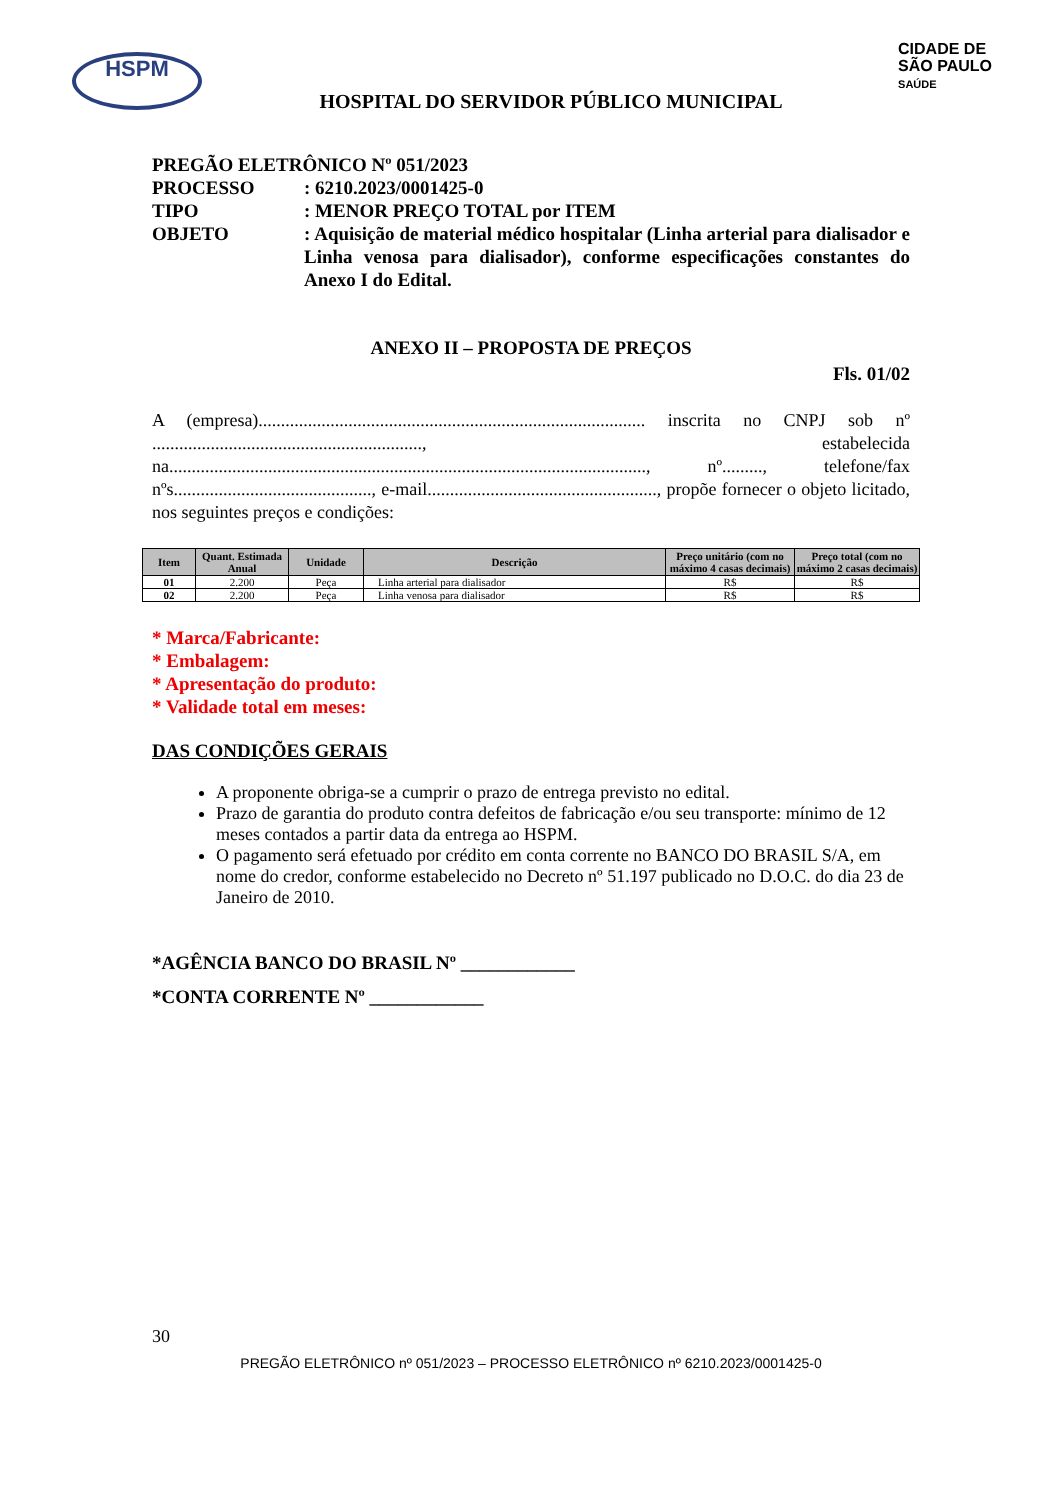HSPM
CIDADE DE
SÃO PAULO
SAÚDE
HOSPITAL DO SERVIDOR PÚBLICO MUNICIPAL
PREGÃO ELETRÔNICO Nº 051/2023
PROCESSO: 6210.2023/0001425-0
TIPO: MENOR PREÇO TOTAL por ITEM
OBJETO: Aquisição de material médico hospitalar (Linha arterial para dialisador e Linha venosa para dialisador), conforme especificações constantes do Anexo I do Edital.
ANEXO II – PROPOSTA DE PREÇOS
Fls. 01/02
A (empresa)...................................................................................... inscrita no CNPJ sob nº ............................................................, estabelecida na.........................................................................................................., nº........., telefone/fax nºs............................................, e-mail..................................................., propõe fornecer o objeto licitado, nos seguintes preços e condições:
| Item | Quant. Estimada Anual | Unidade | Descrição | Preço unitário (com no máximo 4 casas decimais) | Preço total (com no máximo 2 casas decimais) |
| --- | --- | --- | --- | --- | --- |
| 01 | 2.200 | Peça | Linha arterial para dialisador | R$ | R$ |
| 02 | 2.200 | Peça | Linha venosa para dialisador | R$ | R$ |
* Marca/Fabricante:
* Embalagem:
* Apresentação do produto:
* Validade total em meses:
DAS CONDIÇÕES GERAIS
A proponente obriga-se a cumprir o prazo de entrega previsto no edital.
Prazo de garantia do produto contra defeitos de fabricação e/ou seu transporte: mínimo de 12 meses contados a partir data da entrega ao HSPM.
O pagamento será efetuado por crédito em conta corrente no BANCO DO BRASIL S/A, em nome do credor, conforme estabelecido no Decreto nº 51.197 publicado no D.O.C. do dia 23 de Janeiro de 2010.
*AGÊNCIA BANCO DO BRASIL Nº ____________
*CONTA CORRENTE Nº ____________
30
PREGÃO ELETRÔNICO nº 051/2023 – PROCESSO ELETRÔNICO nº 6210.2023/0001425-0